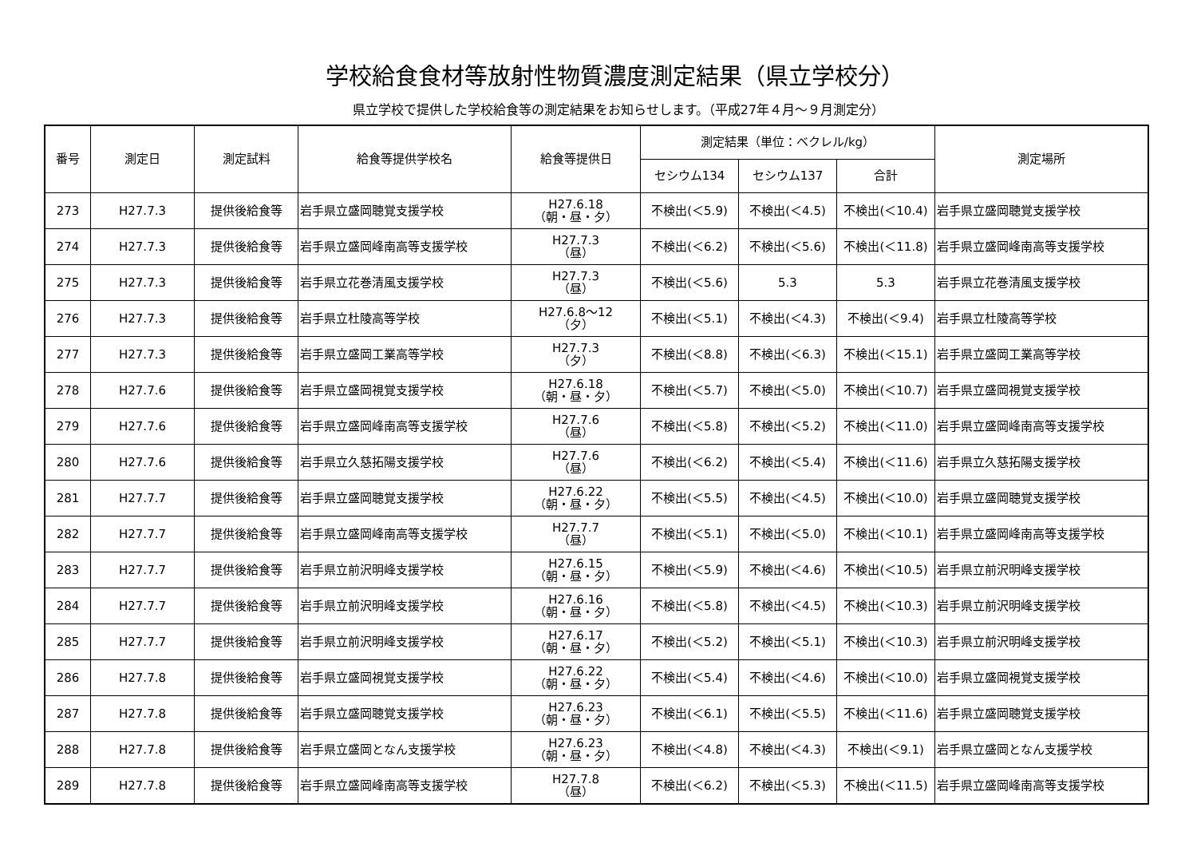学校給食食材等放射性物質濃度測定結果（県立学校分）
県立学校で提供した学校給食等の測定結果をお知らせします。（平成27年４月～９月測定分）
| 番号 | 測定日 | 測定試料 | 給食等提供学校名 | 給食等提供日 | 測定結果（単位：ベクレル/kg） | | | 測定場所 |
| --- | --- | --- | --- | --- | --- | --- | --- | --- |
| | | | | | セシウム134 | セシウム137 | 合計 | |
| 273 | H27.7.3 | 提供後給食等 | 岩手県立盛岡聴覚支援学校 | H27.6.18 （朝・昼・夕） | 不検出(＜5.9) | 不検出(＜4.5) | 不検出(＜10.4) | 岩手県立盛岡聴覚支援学校 |
| 274 | H27.7.3 | 提供後給食等 | 岩手県立盛岡峰南高等支援学校 | H27.7.3 （昼） | 不検出(＜6.2) | 不検出(＜5.6) | 不検出(＜11.8) | 岩手県立盛岡峰南高等支援学校 |
| 275 | H27.7.3 | 提供後給食等 | 岩手県立花巻清風支援学校 | H27.7.3 （昼） | 不検出(＜5.6) | 5.3 | 5.3 | 岩手県立花巻清風支援学校 |
| 276 | H27.7.3 | 提供後給食等 | 岩手県立杜陵高等学校 | H27.6.8～12 （夕） | 不検出(＜5.1) | 不検出(＜4.3) | 不検出(＜9.4) | 岩手県立杜陵高等学校 |
| 277 | H27.7.3 | 提供後給食等 | 岩手県立盛岡工業高等学校 | H27.7.3 （夕） | 不検出(＜8.8) | 不検出(＜6.3) | 不検出(＜15.1) | 岩手県立盛岡工業高等学校 |
| 278 | H27.7.6 | 提供後給食等 | 岩手県立盛岡視覚支援学校 | H27.6.18 （朝・昼・夕） | 不検出(＜5.7) | 不検出(＜5.0) | 不検出(＜10.7) | 岩手県立盛岡視覚支援学校 |
| 279 | H27.7.6 | 提供後給食等 | 岩手県立盛岡峰南高等支援学校 | H27.7.6 （昼） | 不検出(＜5.8) | 不検出(＜5.2) | 不検出(＜11.0) | 岩手県立盛岡峰南高等支援学校 |
| 280 | H27.7.6 | 提供後給食等 | 岩手県立久慈拓陽支援学校 | H27.7.6 （昼） | 不検出(＜6.2) | 不検出(＜5.4) | 不検出(＜11.6) | 岩手県立久慈拓陽支援学校 |
| 281 | H27.7.7 | 提供後給食等 | 岩手県立盛岡聴覚支援学校 | H27.6.22 （朝・昼・夕） | 不検出(＜5.5) | 不検出(＜4.5) | 不検出(＜10.0) | 岩手県立盛岡聴覚支援学校 |
| 282 | H27.7.7 | 提供後給食等 | 岩手県立盛岡峰南高等支援学校 | H27.7.7 （昼） | 不検出(＜5.1) | 不検出(＜5.0) | 不検出(＜10.1) | 岩手県立盛岡峰南高等支援学校 |
| 283 | H27.7.7 | 提供後給食等 | 岩手県立前沢明峰支援学校 | H27.6.15 （朝・昼・夕） | 不検出(＜5.9) | 不検出(＜4.6) | 不検出(＜10.5) | 岩手県立前沢明峰支援学校 |
| 284 | H27.7.7 | 提供後給食等 | 岩手県立前沢明峰支援学校 | H27.6.16 （朝・昼・夕） | 不検出(＜5.8) | 不検出(＜4.5) | 不検出(＜10.3) | 岩手県立前沢明峰支援学校 |
| 285 | H27.7.7 | 提供後給食等 | 岩手県立前沢明峰支援学校 | H27.6.17 （朝・昼・夕） | 不検出(＜5.2) | 不検出(＜5.1) | 不検出(＜10.3) | 岩手県立前沢明峰支援学校 |
| 286 | H27.7.8 | 提供後給食等 | 岩手県立盛岡視覚支援学校 | H27.6.22 （朝・昼・夕） | 不検出(＜5.4) | 不検出(＜4.6) | 不検出(＜10.0) | 岩手県立盛岡視覚支援学校 |
| 287 | H27.7.8 | 提供後給食等 | 岩手県立盛岡聴覚支援学校 | H27.6.23 （朝・昼・夕） | 不検出(＜6.1) | 不検出(＜5.5) | 不検出(＜11.6) | 岩手県立盛岡聴覚支援学校 |
| 288 | H27.7.8 | 提供後給食等 | 岩手県立盛岡となん支援学校 | H27.6.23 （朝・昼・夕） | 不検出(＜4.8) | 不検出(＜4.3) | 不検出(＜9.1) | 岩手県立盛岡となん支援学校 |
| 289 | H27.7.8 | 提供後給食等 | 岩手県立盛岡峰南高等支援学校 | H27.7.8 （昼） | 不検出(＜6.2) | 不検出(＜5.3) | 不検出(＜11.5) | 岩手県立盛岡峰南高等支援学校 |